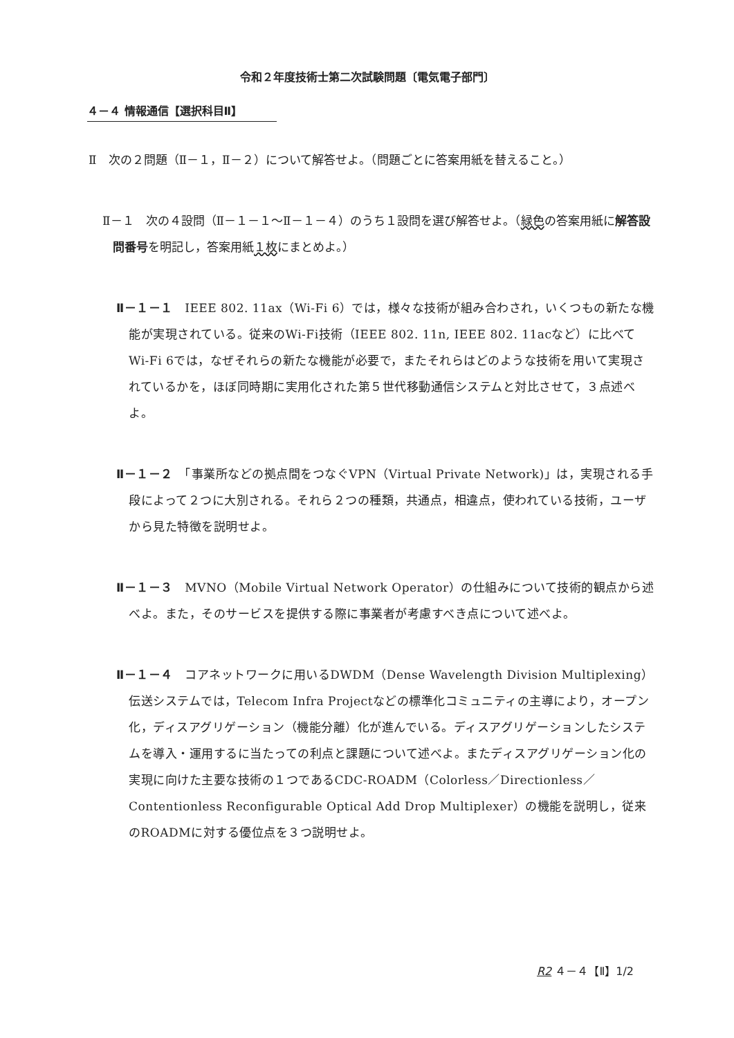令和２年度技術士第二次試験問題〔電気電子部門〕
４－４ 情報通信【選択科目Ⅱ】
Ⅱ　次の２問題（Ⅱ－１，Ⅱ－２）について解答せよ。（問題ごとに答案用紙を替えること。）
Ⅱ－１　次の４設問（Ⅱ－１－１～Ⅱ－１－４）のうち１設問を選び解答せよ。（緑色の答案用紙に解答設問番号を明記し，答案用紙１枚にまとめよ。）
Ⅱ－１－１　IEEE 802. 11ax（Wi-Fi 6）では，様々な技術が組み合わされ，いくつもの新たな機能が実現されている。従来のWi-Fi技術（IEEE 802. 11n, IEEE 802. 11acなど）に比べてWi-Fi 6では，なぜそれらの新たな機能が必要で，またそれらはどのような技術を用いて実現されているかを，ほぼ同時期に実用化された第５世代移動通信システムと対比させて，３点述べよ。
Ⅱ－１－２　「事業所などの拠点間をつなぐVPN（Virtual Private Network)」は，実現される手段によって２つに大別される。それら２つの種類，共通点，相違点，使われている技術，ユーザから見た特徴を説明せよ。
Ⅱ－１－３　MVNO（Mobile Virtual Network Operator）の仕組みについて技術的観点から述べよ。また，そのサービスを提供する際に事業者が考慮すべき点について述べよ。
Ⅱ－１－４　コアネットワークに用いるDWDM（Dense Wavelength Division Multiplexing）伝送システムでは，Telecom Infra Projectなどの標準化コミュニティの主導により，オープン化，ディスアグリゲーション（機能分離）化が進んでいる。ディスアグリゲーションしたシステムを導入・運用するに当たっての利点と課題について述べよ。またディスアグリゲーション化の実現に向けた主要な技術の１つであるCDC-ROADM（Colorless／Directionless／Contentionless Reconfigurable Optical Add Drop Multiplexer）の機能を説明し，従来のROADMに対する優位点を３つ説明せよ。
R2 ４－４【Ⅱ】1/2